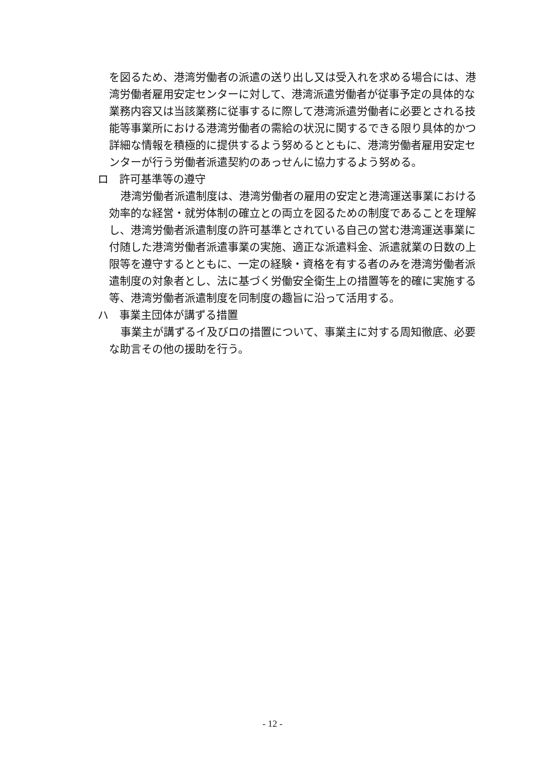を図るため、港湾労働者の派遣の送り出し又は受入れを求める場合には、港湾労働者雇用安定センターに対して、港湾派遣労働者が従事予定の具体的な業務内容又は当該業務に従事するに際して港湾派遣労働者に必要とされる技能等事業所における港湾労働者の需給の状況に関するできる限り具体的かつ詳細な情報を積極的に提供するよう努めるとともに、港湾労働者雇用安定センターが行う労働者派遣契約のあっせんに協力するよう努める。
ロ　許可基準等の遵守
港湾労働者派遣制度は、港湾労働者の雇用の安定と港湾運送事業における効率的な経営・就労体制の確立との両立を図るための制度であることを理解し、港湾労働者派遣制度の許可基準とされている自己の営む港湾運送事業に付随した港湾労働者派遣事業の実施、適正な派遣料金、派遣就業の日数の上限等を遵守するとともに、一定の経験・資格を有する者のみを港湾労働者派遣制度の対象者とし、法に基づく労働安全衛生上の措置等を的確に実施する等、港湾労働者派遣制度を同制度の趣旨に沿って活用する。
ハ　事業主団体が講ずる措置
事業主が講ずるイ及びロの措置について、事業主に対する周知徹底、必要な助言その他の援助を行う。
- 12 -